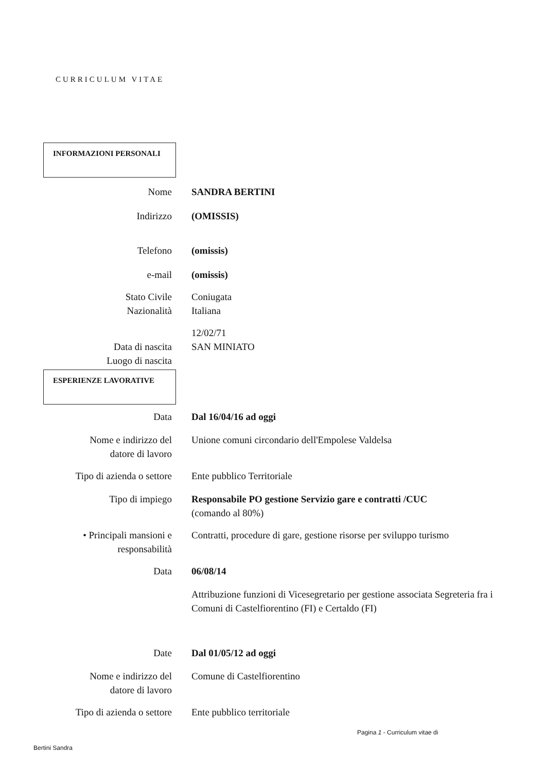CURRICULUM VITAE
INFORMAZIONI PERSONALI
Nome SANDRA BERTINI
Indirizzo (OMISSIS)
Telefono (omissis)
e-mail (omissis)
Stato Civile
Nazionalità
Coniugata
Italiana
Data di nascita
Luogo di nascita
12/02/71
SAN MINIATO
ESPERIENZE LAVORATIVE
Data Dal 16/04/16 ad oggi
Nome e indirizzo del
datore di lavoro
Unione comuni circondario dell'Empolese Valdelsa
Tipo di azienda o settore
Ente pubblico Territoriale
Tipo di impiego Responsabile PO gestione Servizio gare e contratti /CUC
(comando al 80%)
• Principali mansioni e
responsabilità
Contratti, procedure di gare, gestione risorse per sviluppo turismo
Data 06/08/14
Attribuzione funzioni di Vicesegretario per gestione associata Segreteria fra i Comuni di Castelfiorentino (FI) e Certaldo (FI)
Date Dal 01/05/12 ad oggi
Nome e indirizzo del
datore di lavoro
Comune di Castelfiorentino
Tipo di azienda o settore
Ente pubblico territoriale
Pagina 1 - Curriculum vitae di
Bertini Sandra